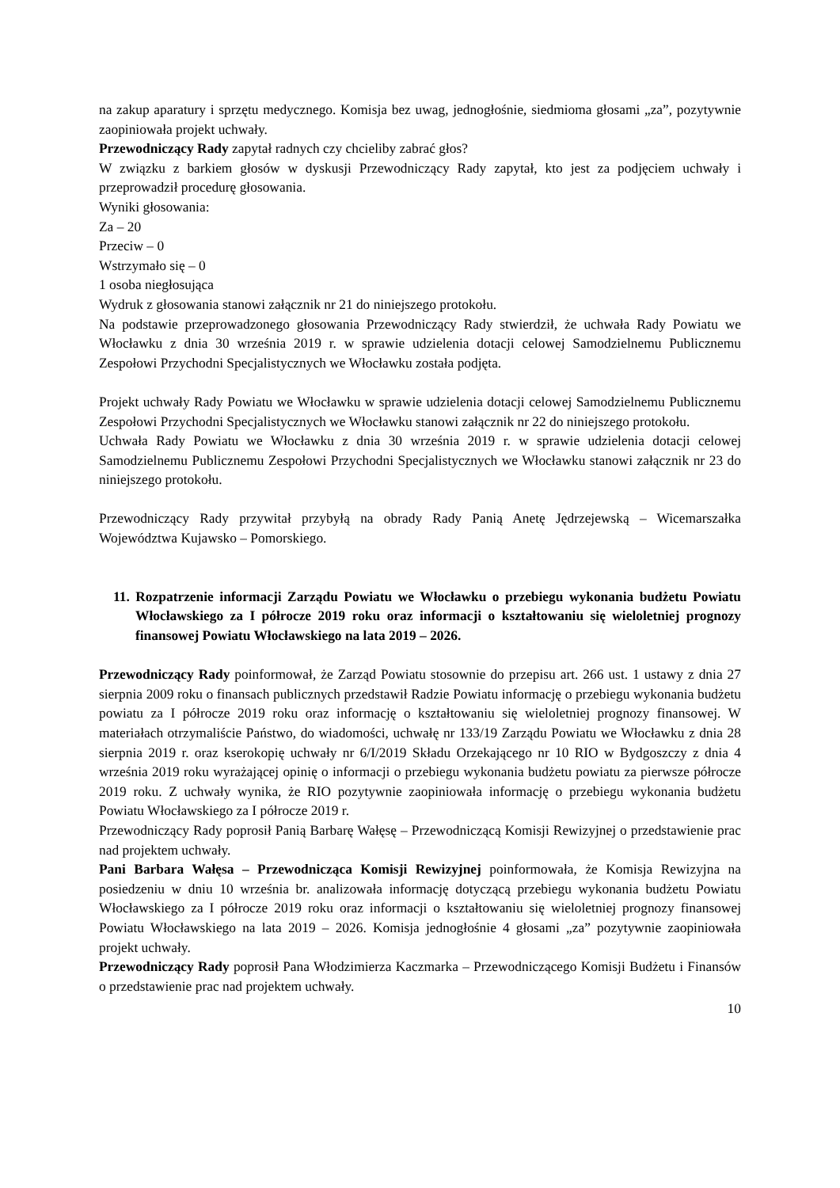na zakup aparatury i sprzętu medycznego. Komisja bez uwag, jednogłośnie, siedmioma głosami „za”, pozytywnie zaopiniowała projekt uchwały.
Przewodniczący Rady zapytał radnych czy chcieliby zabrać głos?
W związku z barkiem głosów w dyskusji Przewodniczący Rady zapytał, kto jest za podjęciem uchwały i przeprowadził procedurę głosowania.
Wyniki głosowania:
Za – 20
Przeciw – 0
Wstrzymało się – 0
1 osoba niegłosująca
Wydruk z głosowania stanowi załącznik nr 21 do niniejszego protokołu.
Na podstawie przeprowadzonego głosowania Przewodniczący Rady stwierdził, że uchwała Rady Powiatu we Włocławku z dnia 30 września 2019 r. w sprawie udzielenia dotacji celowej Samodzielnemu Publicznemu Zespołowi Przychodni Specjalistycznych we Włocławku została podjęta.
Projekt uchwały Rady Powiatu we Włocławku w sprawie udzielenia dotacji celowej Samodzielnemu Publicznemu Zespołowi Przychodni Specjalistycznych we Włocławku stanowi załącznik nr 22 do niniejszego protokołu.
Uchwała Rady Powiatu we Włocławku z dnia 30 września 2019 r. w sprawie udzielenia dotacji celowej Samodzielnemu Publicznemu Zespołowi Przychodni Specjalistycznych we Włocławku stanowi załącznik nr 23 do niniejszego protokołu.
Przewodniczący Rady przywitał przybyłą na obrady Rady Panią Anetę Jędrzejewską – Wicemarszałka Województwa Kujawsko – Pomorskiego.
11. Rozpatrzenie informacji Zarządu Powiatu we Włocławku o przebiegu wykonania budżetu Powiatu Włocławskiego za I półrocze 2019 roku oraz informacji o kształtowaniu się wieloletniej prognozy finansowej Powiatu Włocławskiego na lata 2019 – 2026.
Przewodniczący Rady poinformował, że Zarząd Powiatu stosownie do przepisu art. 266 ust. 1 ustawy z dnia 27 sierpnia 2009 roku o finansach publicznych przedstawił Radzie Powiatu informację o przebiegu wykonania budżetu powiatu za I półrocze 2019 roku oraz informację o kształtowaniu się wieloletniej prognozy finansowej. W materiałach otrzymaliście Państwo, do wiadomości, uchwałę nr 133/19 Zarządu Powiatu we Włocławku z dnia 28 sierpnia 2019 r. oraz kserokopię uchwały nr 6/I/2019 Składu Orzekającego nr 10 RIO w Bydgoszczy z dnia 4 września 2019 roku wyrażającej opinię o informacji o przebiegu wykonania budżetu powiatu za pierwsze półrocze 2019 roku. Z uchwały wynika, że RIO pozytywnie zaopiniowała informację o przebiegu wykonania budżetu Powiatu Włocławskiego za I półrocze 2019 r.
Przewodniczący Rady poprosił Panią Barbarę Wałęsę – Przewodniczącą Komisji Rewizyjnej o przedstawienie prac nad projektem uchwały.
Pani Barbara Wałęsa – Przewodnicząca Komisji Rewizyjnej poinformowała, że Komisja Rewizyjna na posiedzeniu w dniu 10 września br. analizowała informację dotyczącą przebiegu wykonania budżetu Powiatu Włocławskiego za I półrocze 2019 roku oraz informacji o kształtowaniu się wieloletniej prognozy finansowej Powiatu Włocławskiego na lata 2019 – 2026. Komisja jednogłośnie 4 głosami „za” pozytywnie zaopiniowała projekt uchwały.
Przewodniczący Rady poprosił Pana Włodzimierza Kaczmarka – Przewodniczącego Komisji Budżetu i Finansów o przedstawienie prac nad projektem uchwały.
10